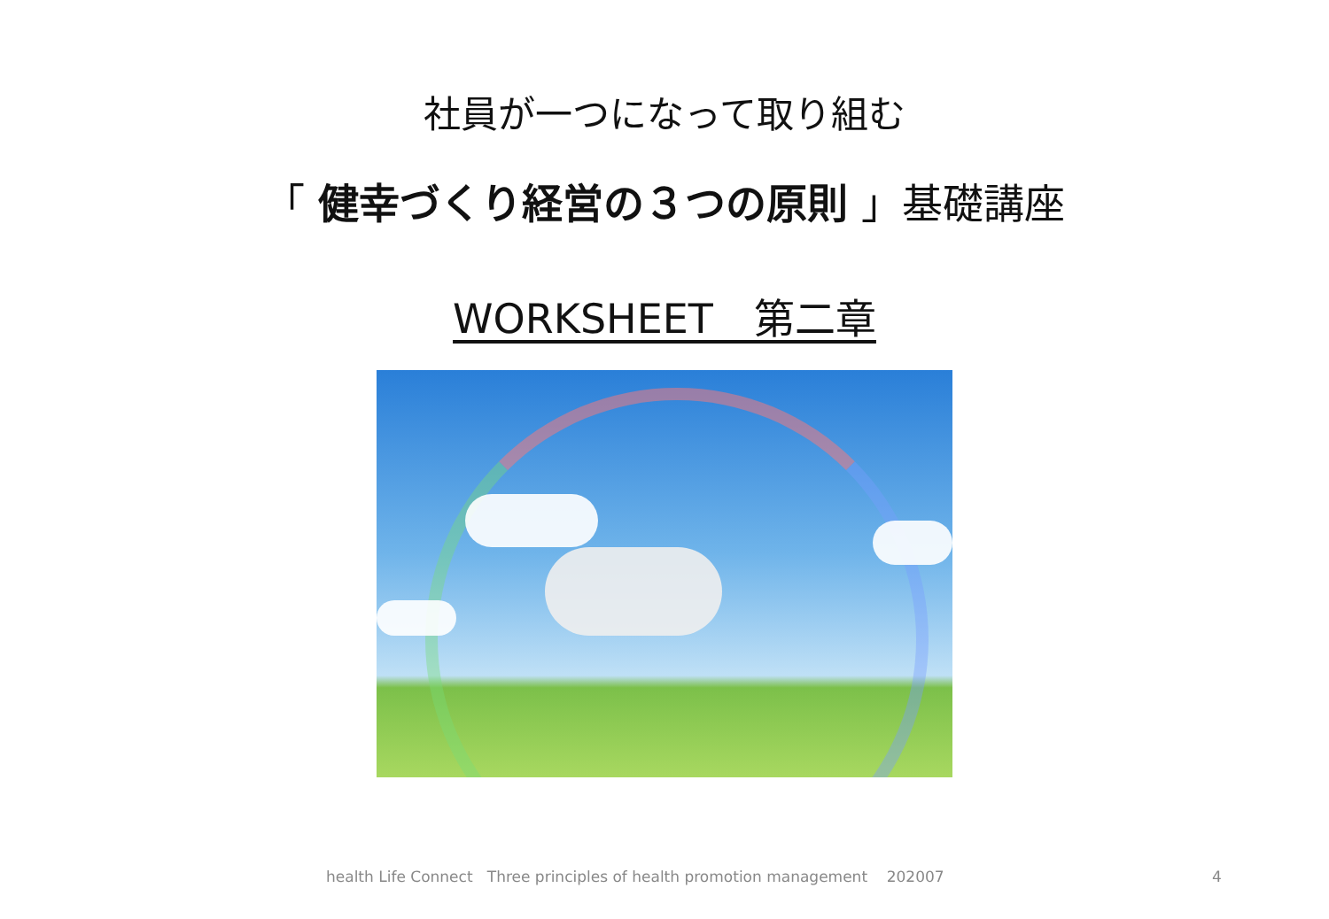社員が一つになって取り組む
「 健幸づくり経営の３つの原則 」基礎講座
WORKSHEET　第二章
health Life Connect Three principles of health promotion management 202007
4